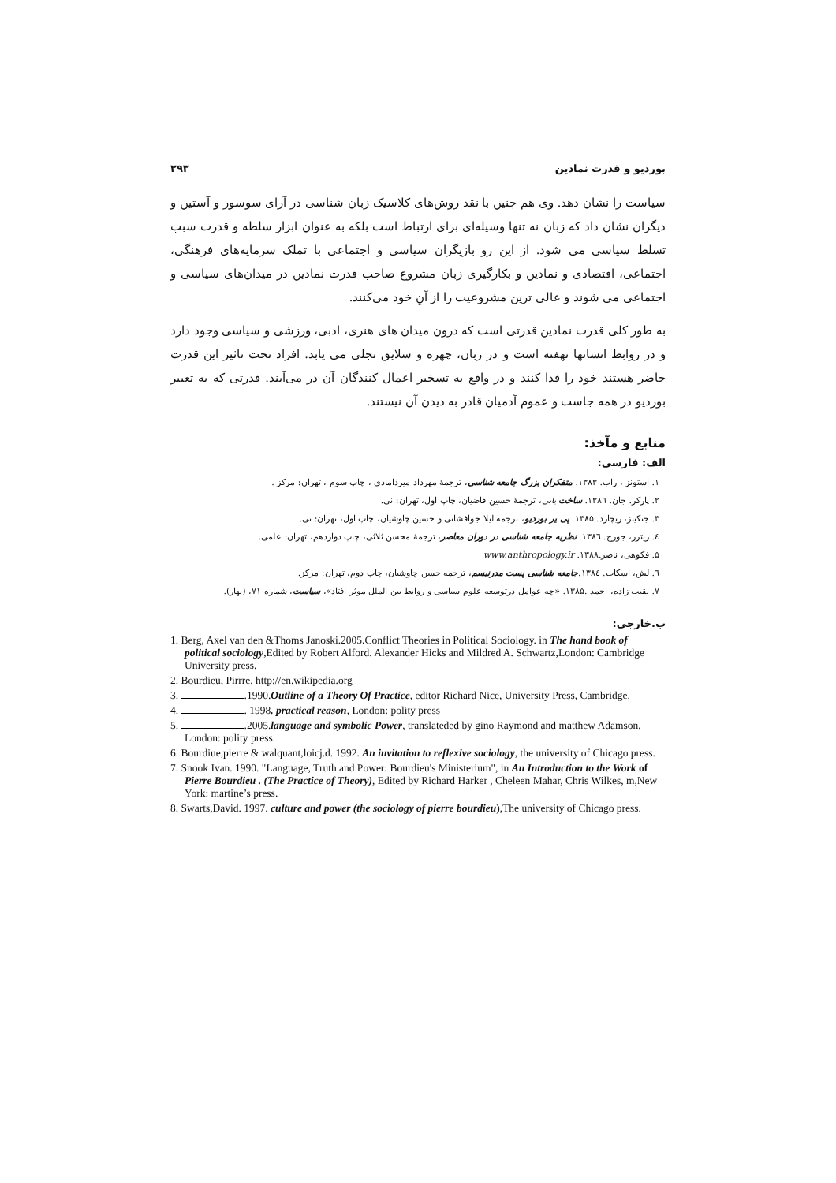بوردیو و قدرت نمادین ۲۹۳
سیاست را نشان دهد. وی هم چنین با نقد روش‌های کلاسیک زبان شناسی در آرای سوسور و آستین و دیگران نشان داد که زبان نه تنها وسیله‌ای برای ارتباط است بلکه به عنوان ابزار سلطه و قدرت سبب تسلط سیاسی می شود. از این رو بازیگران سیاسی و اجتماعی با تملک سرمایه‌های فرهنگی، اجتماعی، اقتصادی و نمادین و بکارگیری زبان مشروع صاحب قدرت نمادین در میدان‌های سیاسی و اجتماعی می شوند و عالی ترین مشروعیت را از آنِ خود می‌کنند.
به طور کلی قدرت نمادین قدرتی است که درون میدان های هنری، ادبی، ورزشی و سیاسی وجود دارد و در روابط انسانها نهفته است و در زبان، چهره و سلایق تجلی می یابد. افراد تحت تاثیر این قدرت حاضر هستند خود را فدا کنند و در واقع به تسخیر اعمال کنندگان آن در می‌آیند. قدرتی که به تعبیر بوردیو در همه جاست و عموم آدمیان قادر به دیدن آن نیستند.
منابع و مآخذ:
الف: فارسی:
۱. استونز ، راب. ۱۳۸۳. متفکران بزرگ جامعه شناسی، ترجمهٔ مهرداد میردامادی ، چاپ سوم ، تهران: مرکز .
۲. پارکر. جان. ۱۳۸٦. ساخت یابی، ترجمهٔ حسین قاضیان، چاپ اول، تهران: نی.
۳. جنکینز، ریچارد. ۱۳۸۵. پی یر بوردیو، ترجمه لیلا جوافشانی و حسین چاوشیان، چاپ اول، تهران: نی.
٤. ریتزر، جورج. ۱۳۸٦. نظریه جامعه شناسی در دوران معاصر، ترجمهٔ محسن ثلاثی، چاپ دوازدهم، تهران: علمی.
۵. فکوهی، ناصر.۱۳۸۸. www.anthropology.ir
٦. لش، اسکات. ۱۳۸٤.جامعه شناسی پست مدرنیسم، ترجمه حسن چاوشیان، چاپ دوم، تهران: مرکز.
۷. نقیب زاده، احمد .۱۳۸۵. «چه عوامل درتوسعه علوم سیاسی و روابط بین الملل موثر افتاد»، سیاست، شماره ۷۱، (بهار).
ب.خارجی:
1. Berg, Axel van den &Thoms Janoski.2005.Conflict Theories in Political Sociology. in The hand book of political sociology,Edited by Robert Alford. Alexander Hicks and Mildred A. Schwartz,London: Cambridge University press.
2. Bourdieu, Pirrre. http://en.wikipedia.org
3. .1990.Outline of a Theory Of Practice, editor Richard Nice, University Press, Cambridge.
4. . 1998. practical reason, London: polity press
5. .2005.language and symbolic Power, translateded by gino Raymond and matthew Adamson, London: polity press.
6. Bourdiue,pierre & walquant,loicj.d. 1992. An invitation to reflexive sociology, the university of Chicago press.
7. Snook Ivan. 1990. "Language, Truth and Power: Bourdieu's Ministerium", in An Introduction to the Work of Pierre Bourdieu . (The Practice of Theory), Edited by Richard Harker , Cheleen Mahar, Chris Wilkes, m,New York: martine’s press.
8. Swarts,David. 1997. culture and power (the sociology of pierre bourdieu),The university of Chicago press.